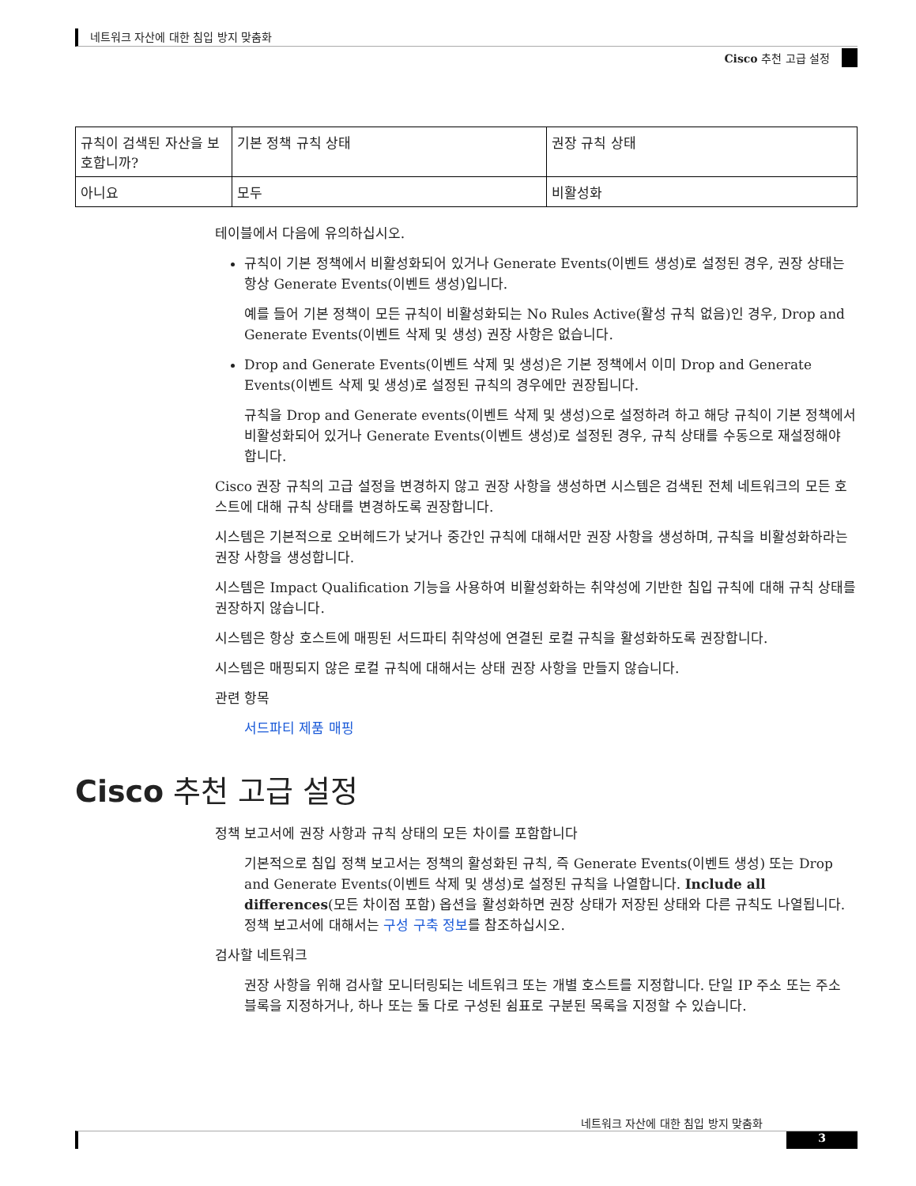네트워크 자산에 대한 침입 방지 맞춤화
Cisco 추천 고급 설정
| 규칙이 검색된 자산을 보호합니까? | 기본 정책 규칙 상태 | 권장 규칙 상태 |
| 아니요 | 모두 | 비활성화 |
테이블에서 다음에 유의하십시오.
규칙이 기본 정책에서 비활성화되어 있거나 Generate Events(이벤트 생성)로 설정된 경우, 권장 상태는 항상 Generate Events(이벤트 생성)입니다.
예를 들어 기본 정책이 모든 규칙이 비활성화되는 No Rules Active(활성 규칙 없음)인 경우, Drop and Generate Events(이벤트 삭제 및 생성) 권장 사항은 없습니다.
Drop and Generate Events(이벤트 삭제 및 생성)은 기본 정책에서 이미 Drop and Generate Events(이벤트 삭제 및 생성)로 설정된 규칙의 경우에만 권장됩니다.
규칙을 Drop and Generate events(이벤트 삭제 및 생성)으로 설정하려 하고 해당 규칙이 기본 정책에서 비활성화되어 있거나 Generate Events(이벤트 생성)로 설정된 경우, 규칙 상태를 수동으로 재설정해야 합니다.
Cisco 권장 규칙의 고급 설정을 변경하지 않고 권장 사항을 생성하면 시스템은 검색된 전체 네트워크의 모든 호스트에 대해 규칙 상태를 변경하도록 권장합니다.
시스템은 기본적으로 오버헤드가 낮거나 중간인 규칙에 대해서만 권장 사항을 생성하며, 규칙을 비활성화하라는 권장 사항을 생성합니다.
시스템은 Impact Qualification 기능을 사용하여 비활성화하는 취약성에 기반한 침입 규칙에 대해 규칙 상태를 권장하지 않습니다.
시스템은 항상 호스트에 매핑된 서드파티 취약성에 연결된 로컬 규칙을 활성화하도록 권장합니다.
시스템은 매핑되지 않은 로컬 규칙에 대해서는 상태 권장 사항을 만들지 않습니다.
관련 항목
서드파티 제품 매핑
Cisco 추천 고급 설정
정책 보고서에 권장 사항과 규칙 상태의 모든 차이를 포함합니다
기본적으로 침입 정책 보고서는 정책의 활성화된 규칙, 즉 Generate Events(이벤트 생성) 또는 Drop and Generate Events(이벤트 삭제 및 생성)로 설정된 규칙을 나열합니다. Include all differences(모든 차이점 포함) 옵션을 활성화하면 권장 상태가 저장된 상태와 다른 규칙도 나열됩니다. 정책 보고서에 대해서는 구성 구축 정보를 참조하십시오.
검사할 네트워크
권장 사항을 위해 검사할 모니터링되는 네트워크 또는 개별 호스트를 지정합니다. 단일 IP 주소 또는 주소 블록을 지정하거나, 하나 또는 둘 다로 구성된 쉼표로 구분된 목록을 지정할 수 있습니다.
네트워크 자산에 대한 침입 방지 맞춤화
3